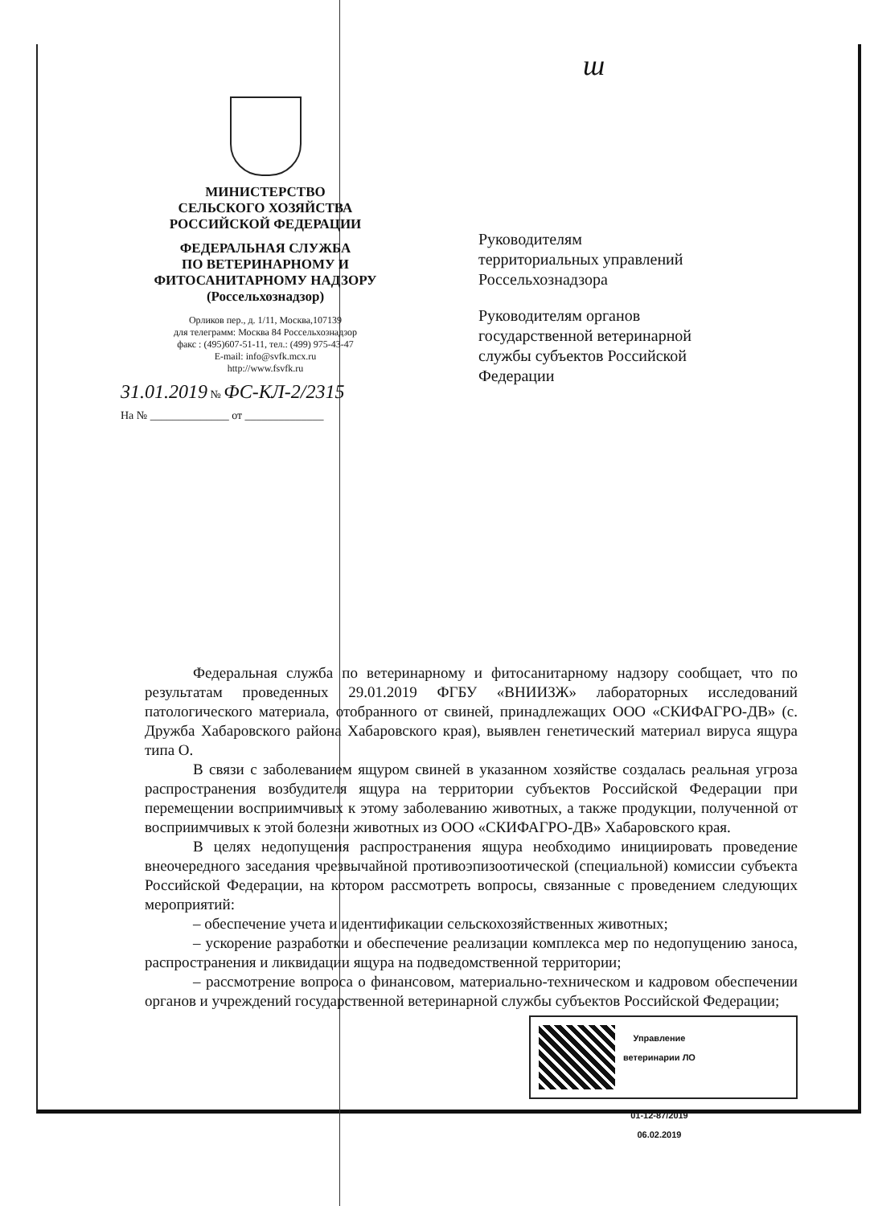ш
МИНИСТЕРСТВО
СЕЛЬСКОГО ХОЗЯЙСТВА
РОССИЙСКОЙ ФЕДЕРАЦИИ
ФЕДЕРАЛЬНАЯ СЛУЖБА
ПО ВЕТЕРИНАРНОМУ И
ФИТОСАНИТАРНОМУ НАДЗОРУ
(Россельхознадзор)
Орликов пер., д. 1/11, Москва,107139
для телеграмм: Москва 84 Россельхознадзор
факс : (495)607-51-11, тел.: (499) 975-43-47
E-mail: info@svfk.mcx.ru
http://www.fsvfk.ru
31.01.2019 № ФС-КЛ-2/2315
На № ______________ от ______________
Руководителям
территориальных управлений
Россельхознадзора
Руководителям органов
государственной ветеринарной
службы субъектов Российской
Федерации
Федеральная служба по ветеринарному и фитосанитарному надзору сообщает, что по результатам проведенных 29.01.2019 ФГБУ «ВНИИЗЖ» лабораторных исследований патологического материала, отобранного от свиней, принадлежащих ООО «СКИФАГРО-ДВ» (с. Дружба Хабаровского района Хабаровского края), выявлен генетический материал вируса ящура типа О.
В связи с заболеванием ящуром свиней в указанном хозяйстве создалась реальная угроза распространения возбудителя ящура на территории субъектов Российской Федерации при перемещении восприимчивых к этому заболеванию животных, а также продукции, полученной от восприимчивых к этой болезни животных из ООО «СКИФАГРО-ДВ» Хабаровского края.
В целях недопущения распространения ящура необходимо инициировать проведение внеочередного заседания чрезвычайной противоэпизоотической (специальной) комиссии субъекта Российской Федерации, на котором рассмотреть вопросы, связанные с проведением следующих мероприятий:
– обеспечение учета и идентификации сельскохозяйственных животных;
– ускорение разработки и обеспечение реализации комплекса мер по недопущению заноса, распространения и ликвидации ящура на подведомственной территории;
– рассмотрение вопроса о финансовом, материально-техническом и кадровом обеспечении органов и учреждений государственной ветеринарной службы субъектов Российской Федерации;
Управление
ветеринарии ЛО
01-12-87/2019
06.02.2019